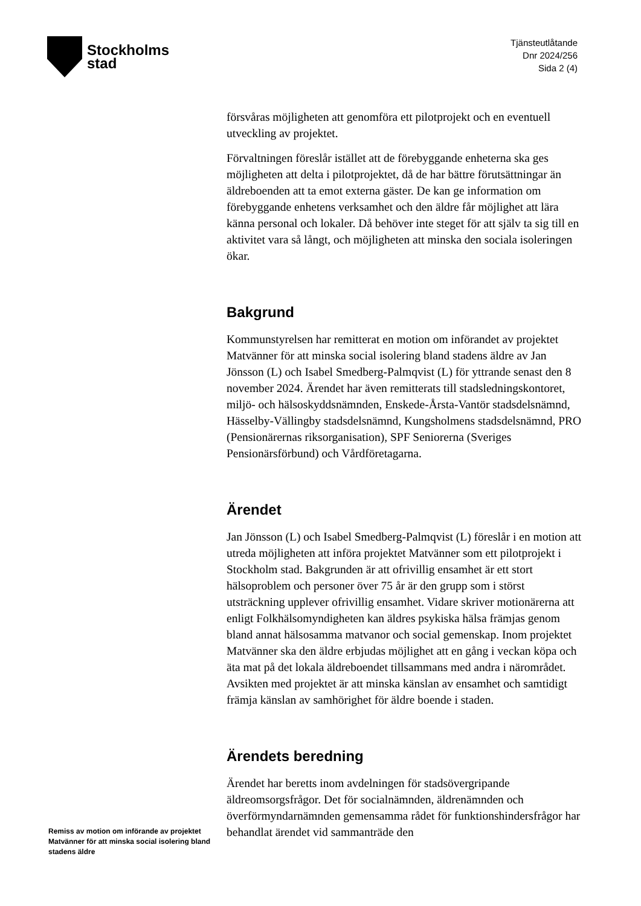Stockholms
stad
Tjänsteutlåtande
Dnr 2024/256
Sida 2 (4)
försvåras möjligheten att genomföra ett pilotprojekt och en eventuell utveckling av projektet.
Förvaltningen föreslår istället att de förebyggande enheterna ska ges möjligheten att delta i pilotprojektet, då de har bättre förutsättningar än äldreboenden att ta emot externa gäster. De kan ge information om förebyggande enhetens verksamhet och den äldre får möjlighet att lära känna personal och lokaler. Då behöver inte steget för att själv ta sig till en aktivitet vara så långt, och möjligheten att minska den sociala isoleringen ökar.
Bakgrund
Kommunstyrelsen har remitterat en motion om införandet av projektet Matvänner för att minska social isolering bland stadens äldre av Jan Jönsson (L) och Isabel Smedberg-Palmqvist (L) för yttrande senast den 8 november 2024. Ärendet har även remitterats till stadsledningskontoret, miljö- och hälsoskyddsnämnden, Enskede-Årsta-Vantör stadsdelsnämnd, Hässelby-Vällingby stadsdelsnämnd, Kungsholmens stadsdelsnämnd, PRO (Pensionärernas riksorganisation), SPF Seniorerna (Sveriges Pensionärsförbund) och Vårdföretagarna.
Ärendet
Jan Jönsson (L) och Isabel Smedberg-Palmqvist (L) föreslår i en motion att utreda möjligheten att införa projektet Matvänner som ett pilotprojekt i Stockholm stad. Bakgrunden är att ofrivillig ensamhet är ett stort hälsoproblem och personer över 75 år är den grupp som i störst utsträckning upplever ofrivillig ensamhet. Vidare skriver motionärerna att enligt Folkhälsomyndigheten kan äldres psykiska hälsa främjas genom bland annat hälsosamma matvanor och social gemenskap. Inom projektet Matvänner ska den äldre erbjudas möjlighet att en gång i veckan köpa och äta mat på det lokala äldreboendet tillsammans med andra i närområdet. Avsikten med projektet är att minska känslan av ensamhet och samtidigt främja känslan av samhörighet för äldre boende i staden.
Ärendets beredning
Ärendet har beretts inom avdelningen för stadsövergripande äldreomsorgsfrågor. Det för socialnämnden, äldrenämnden och överförmyndarnämnden gemensamma rådet för funktionshindersfrågor har behandlat ärendet vid sammanträde den
Remiss av motion om införande av projektet Matvänner för att minska social isolering bland stadens äldre